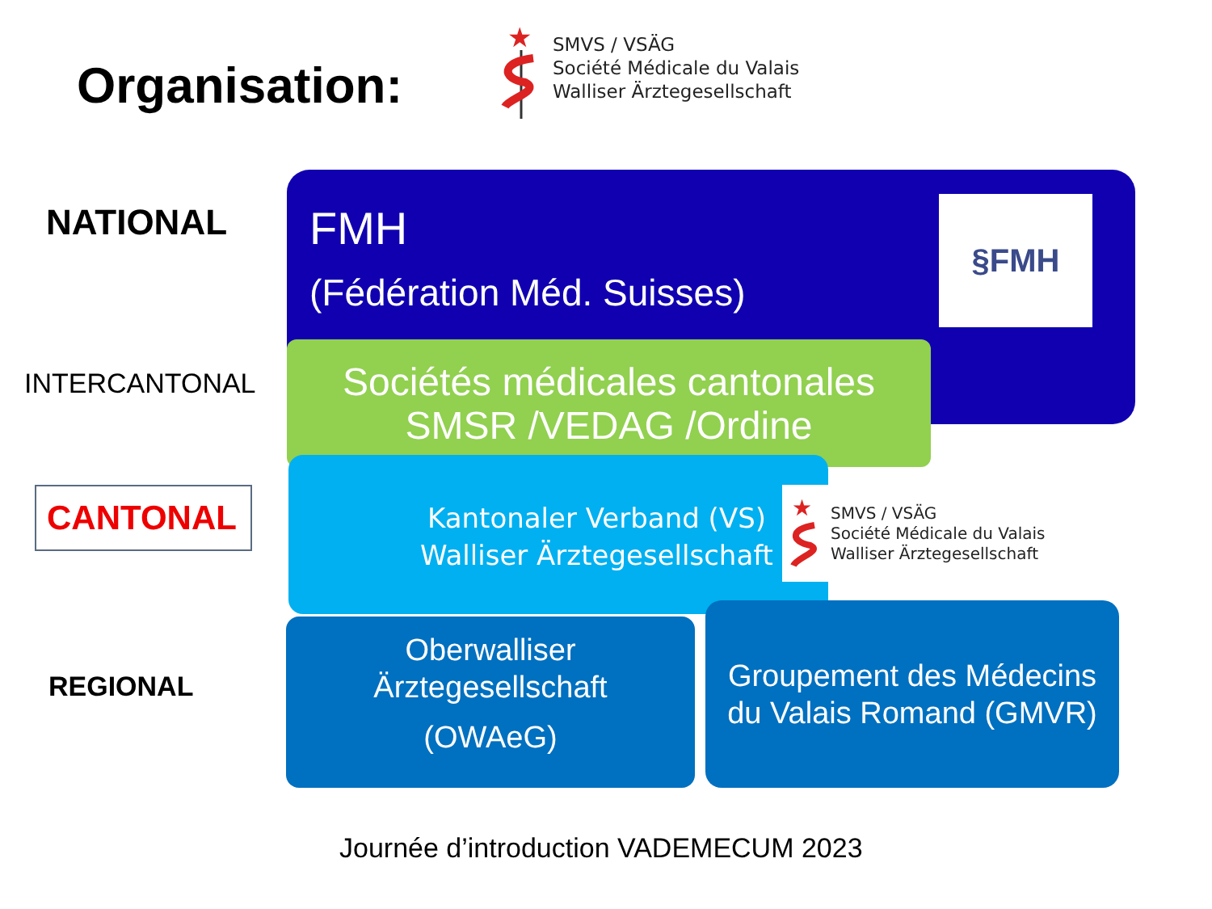Organisation:
★
SMVS / VSÄG
Société Médicale du Valais
Walliser Ärztegesellschaft
NATIONAL
INTERCANTONAL
CANTONAL
REGIONAL
FMH
(Fédération Méd. Suisses)
§FMH
Sociétés médicales cantonales
SMSR /VEDAG /Ordine
Kantonaler Verband (VS)
Walliser Ärztegesellschaft
★
SMVS / VSÄG
Société Médicale du Valais
Walliser Ärztegesellschaft
Oberwalliser
Ärztegesellschaft
(OWAeG)
Groupement des Médecins
du Valais Romand (GMVR)
Journée d’introduction VADEMECUM 2023